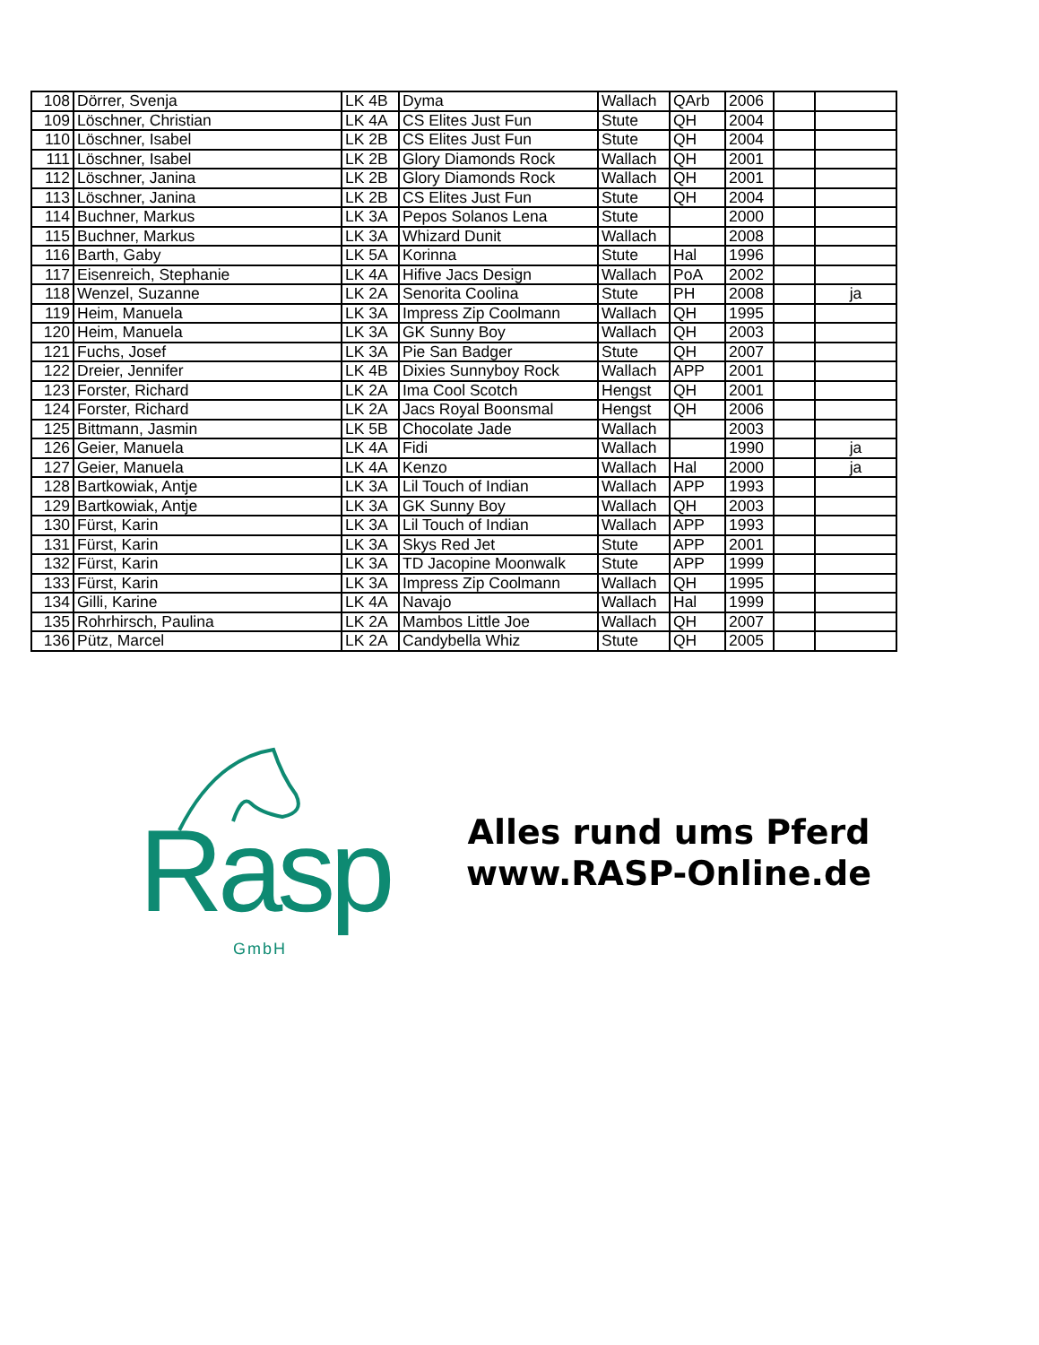| 108 | Dörrer, Svenja | LK 4B | Dyma | Wallach | QArb | 2006 | | |
| 109 | Löschner, Christian | LK 4A | CS Elites Just Fun | Stute | QH | 2004 | | |
| 110 | Löschner, Isabel | LK 2B | CS Elites Just Fun | Stute | QH | 2004 | | |
| 111 | Löschner, Isabel | LK 2B | Glory Diamonds Rock | Wallach | QH | 2001 | | |
| 112 | Löschner, Janina | LK 2B | Glory Diamonds Rock | Wallach | QH | 2001 | | |
| 113 | Löschner, Janina | LK 2B | CS Elites Just Fun | Stute | QH | 2004 | | |
| 114 | Buchner, Markus | LK 3A | Pepos Solanos Lena | Stute | | 2000 | | |
| 115 | Buchner, Markus | LK 3A | Whizard Dunit | Wallach | | 2008 | | |
| 116 | Barth, Gaby | LK 5A | Korinna | Stute | Hal | 1996 | | |
| 117 | Eisenreich, Stephanie | LK 4A | Hifive Jacs Design | Wallach | PoA | 2002 | | |
| 118 | Wenzel, Suzanne | LK 2A | Senorita Coolina | Stute | PH | 2008 | | ja |
| 119 | Heim, Manuela | LK 3A | Impress Zip Coolmann | Wallach | QH | 1995 | | |
| 120 | Heim, Manuela | LK 3A | GK Sunny Boy | Wallach | QH | 2003 | | |
| 121 | Fuchs, Josef | LK 3A | Pie San Badger | Stute | QH | 2007 | | |
| 122 | Dreier, Jennifer | LK 4B | Dixies Sunnyboy Rock | Wallach | APP | 2001 | | |
| 123 | Forster, Richard | LK 2A | Ima Cool Scotch | Hengst | QH | 2001 | | |
| 124 | Forster, Richard | LK 2A | Jacs Royal Boonsmal | Hengst | QH | 2006 | | |
| 125 | Bittmann, Jasmin | LK 5B | Chocolate Jade | Wallach | | 2003 | | |
| 126 | Geier, Manuela | LK 4A | Fidi | Wallach | | 1990 | | ja |
| 127 | Geier, Manuela | LK 4A | Kenzo | Wallach | Hal | 2000 | | ja |
| 128 | Bartkowiak, Antje | LK 3A | Lil Touch of Indian | Wallach | APP | 1993 | | |
| 129 | Bartkowiak, Antje | LK 3A | GK Sunny Boy | Wallach | QH | 2003 | | |
| 130 | Fürst, Karin | LK 3A | Lil Touch of Indian | Wallach | APP | 1993 | | |
| 131 | Fürst, Karin | LK 3A | Skys Red Jet | Stute | APP | 2001 | | |
| 132 | Fürst, Karin | LK 3A | TD Jacopine Moonwalk | Stute | APP | 1999 | | |
| 133 | Fürst, Karin | LK 3A | Impress Zip Coolmann | Wallach | QH | 1995 | | |
| 134 | Gilli, Karine | LK 4A | Navajo | Wallach | Hal | 1999 | | |
| 135 | Rohrhirsch, Paulina | LK 2A | Mambos Little Joe | Wallach | QH | 2007 | | |
| 136 | Pütz, Marcel | LK 2A | Candybella Whiz | Stute | QH | 2005 | | |
Rasp
GmbH
Alles rund ums Pferd
www.RASP-Online.de